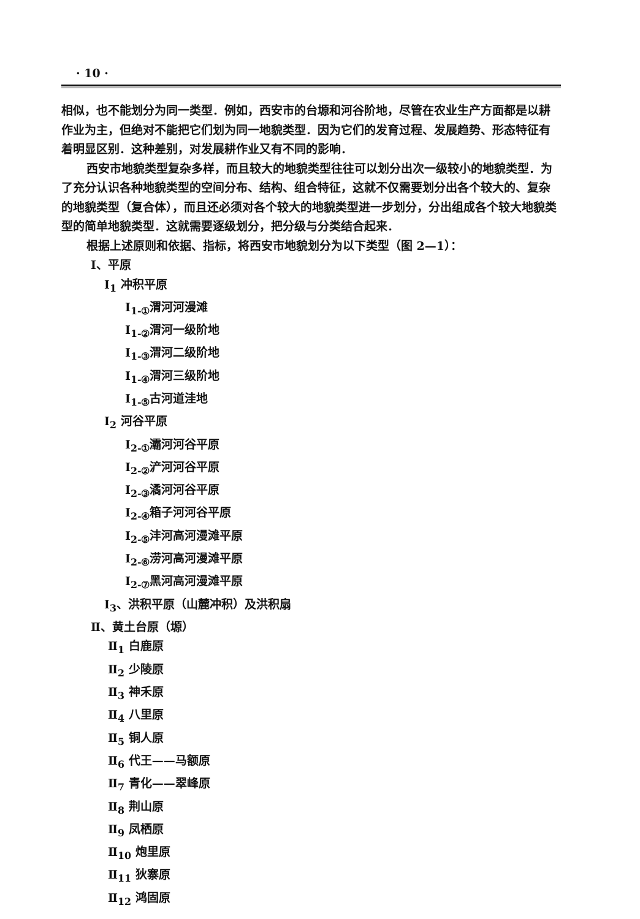· 10 ·
相似，也不能划分为同一类型．例如，西安市的台塬和河谷阶地，尽管在农业生产方面都是以耕作业为主，但绝对不能把它们划为同一地貌类型．因为它们的发育过程、发展趋势、形态特征有着明显区别．这种差别，对发展耕作业又有不同的影响．
西安市地貌类型复杂多样，而且较大的地貌类型往往可以划分出次一级较小的地貌类型．为了充分认识各种地貌类型的空间分布、结构、组合特征，这就不仅需要划分出各个较大的、复杂的地貌类型（复合体），而且还必须对各个较大的地貌类型进一步划分，分出组成各个较大地貌类型的简单地貌类型．这就需要逐级划分，把分级与分类结合起来．
根据上述原则和依据、指标，将西安市地貌划分为以下类型（图 2—1）：
Ⅰ、平原
Ⅰ<sub>1</sub> 冲积平原
Ⅰ<sub>1-①</sub>渭河河漫滩
Ⅰ<sub>1-②</sub>渭河一级阶地
Ⅰ<sub>1-③</sub>渭河二级阶地
Ⅰ<sub>1-④</sub>渭河三级阶地
Ⅰ<sub>1-⑤</sub>古河道洼地
Ⅰ<sub>2</sub> 河谷平原
Ⅰ<sub>2-①</sub>灞河河谷平原
Ⅰ<sub>2-②</sub>浐河河谷平原
Ⅰ<sub>2-③</sub>潏河河谷平原
Ⅰ<sub>2-④</sub>箱子河河谷平原
Ⅰ<sub>2-⑤</sub>沣河高河漫滩平原
Ⅰ<sub>2-⑥</sub>涝河高河漫滩平原
Ⅰ<sub>2-⑦</sub>黑河高河漫滩平原
Ⅰ<sub>3</sub>、洪积平原（山麓冲积）及洪积扇
Ⅱ、黄土台原（塬）
Ⅱ<sub>1</sub> 白鹿原
Ⅱ<sub>2</sub> 少陵原
Ⅱ<sub>3</sub> 神禾原
Ⅱ<sub>4</sub> 八里原
Ⅱ<sub>5</sub> 铜人原
Ⅱ<sub>6</sub> 代王——马额原
Ⅱ<sub>7</sub> 青化——翠峰原
Ⅱ<sub>8</sub> 荆山原
Ⅱ<sub>9</sub> 凤栖原
Ⅱ<sub>10</sub> 炮里原
Ⅱ<sub>11</sub> 狄寨原
Ⅱ<sub>12</sub> 鸿固原